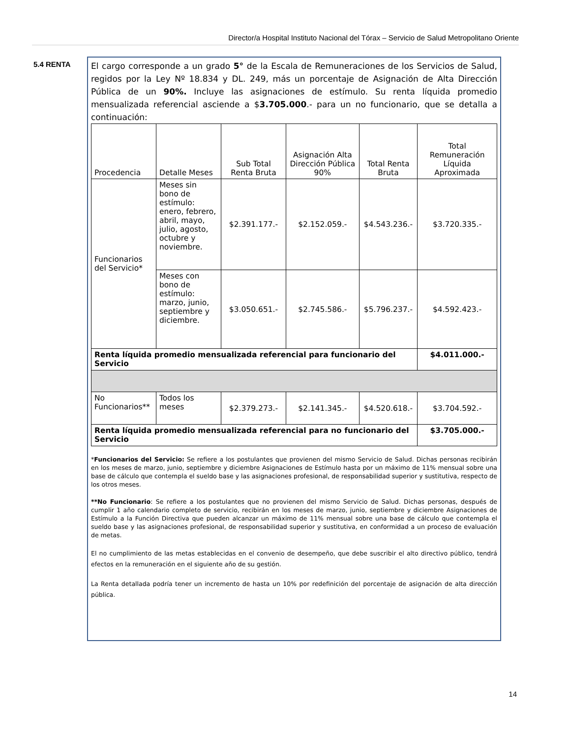Director/a Hospital Instituto Nacional del Tórax – Servicio de Salud Metropolitano Oriente
5.4 RENTA
El cargo corresponde a un grado 5° de la Escala de Remuneraciones de los Servicios de Salud, regidos por la Ley Nº 18.834 y DL. 249, más un porcentaje de Asignación de Alta Dirección Pública de un 90%. Incluye las asignaciones de estímulo. Su renta líquida promedio mensualizada referencial asciende a $3.705.000.- para un no funcionario, que se detalla a continuación:
| Procedencia | Detalle Meses | Sub Total Renta Bruta | Asignación Alta Dirección Pública 90% | Total Renta Bruta | Total Remuneración Líquida Aproximada |
| --- | --- | --- | --- | --- | --- |
| Funcionarios del Servicio* | Meses sin bono de estímulo: enero, febrero, abril, mayo, julio, agosto, octubre y noviembre. | $2.391.177.- | $2.152.059.- | $4.543.236.- | $3.720.335.- |
| | Meses con bono de estímulo: marzo, junio, septiembre y diciembre. | $3.050.651.- | $2.745.586.- | $5.796.237.- | $4.592.423.- |
| Renta líquida promedio mensualizada referencial para funcionario del Servicio | | | | | $4.011.000.- |
| No Funcionarios** | Todos los meses | $2.379.273.- | $2.141.345.- | $4.520.618.- | $3.704.592.- |
| Renta líquida promedio mensualizada referencial para no funcionario del Servicio | | | | | $3.705.000.- |
*Funcionarios del Servicio: Se refiere a los postulantes que provienen del mismo Servicio de Salud. Dichas personas recibirán en los meses de marzo, junio, septiembre y diciembre Asignaciones de Estímulo hasta por un máximo de 11% mensual sobre una base de cálculo que contempla el sueldo base y las asignaciones profesional, de responsabilidad superior y sustitutiva, respecto de los otros meses.
**No Funcionario: Se refiere a los postulantes que no provienen del mismo Servicio de Salud. Dichas personas, después de cumplir 1 año calendario completo de servicio, recibirán en los meses de marzo, junio, septiembre y diciembre Asignaciones de Estímulo a la Función Directiva que pueden alcanzar un máximo de 11% mensual sobre una base de cálculo que contempla el sueldo base y las asignaciones profesional, de responsabilidad superior y sustitutiva, en conformidad a un proceso de evaluación de metas.
El no cumplimiento de las metas establecidas en el convenio de desempeño, que debe suscribir el alto directivo público, tendrá efectos en la remuneración en el siguiente año de su gestión.
La Renta detallada podría tener un incremento de hasta un 10% por redefinición del porcentaje de asignación de alta dirección pública.
14